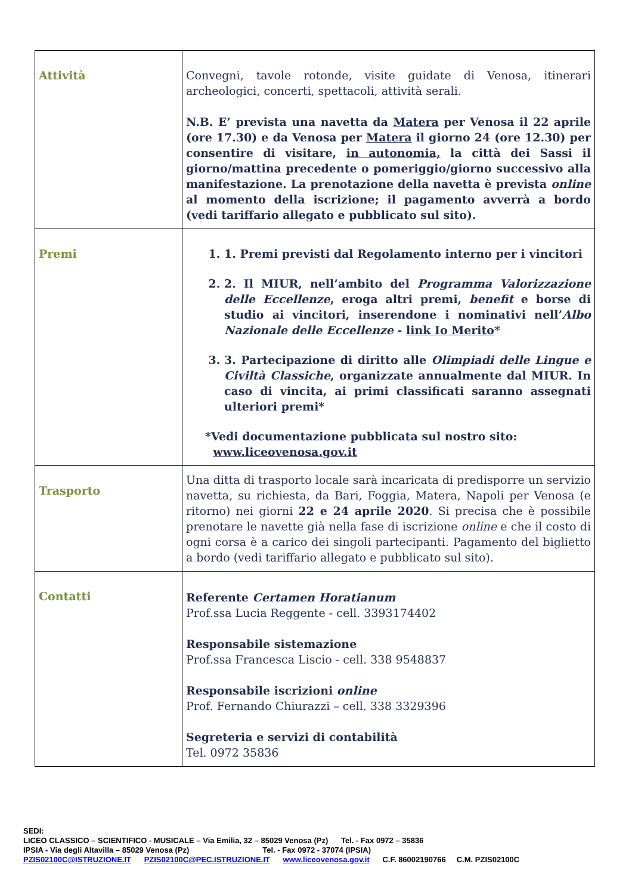| Attività | Convegni, tavole rotonde, visite guidate di Venosa, itinerari archeologici, concerti, spettacoli, attività serali. N.B. E’ prevista una navetta da Matera per Venosa il 22 aprile (ore 17.30) e da Venosa per Matera il giorno 24 (ore 12.30) per consentire di visitare, in autonomia, la città dei Sassi il giorno/mattina precedente o pomeriggio/giorno successivo alla manifestazione. La prenotazione della navetta è prevista online al momento della iscrizione; il pagamento avverrà a bordo (vedi tariffario allegato e pubblicato sul sito). |
| Premi | 1. 1. Premi previsti dal Regolamento interno per i vincitori 2. 2. Il MIUR, nell’ambito del Programma Valorizzazione delle Eccellenze , eroga altri premi, benefit e borse di studio ai vincitori, inserendone i nominativi nell’ Albo Nazionale delle Eccellenze - link Io Merito * 3. 3. Partecipazione di diritto alle Olimpiadi delle Lingue e Civiltà Classiche , organizzate annualmente dal MIUR. In caso di vincita, ai primi classificati saranno assegnati ulteriori premi* *Vedi documentazione pubblicata sul nostro sito: www.liceovenosa.gov.it |
| Trasporto | Una ditta di trasporto locale sarà incaricata di predisporre un servizio navetta, su richiesta, da Bari, Foggia, Matera, Napoli per Venosa (e ritorno) nei giorni 22 e 24 aprile 2020 . Si precisa che è possibile prenotare le navette già nella fase di iscrizione online e che il costo di ogni corsa è a carico dei singoli partecipanti. Pagamento del biglietto a bordo (vedi tariffario allegato e pubblicato sul sito). |
| Contatti | Referente Certamen Horatianum Prof.ssa Lucia Reggente - cell. 3393174402 Responsabile sistemazione Prof.ssa Francesca Liscio - cell. 338 9548837 Responsabile iscrizioni online Prof. Fernando Chiurazzi – cell. 338 3329396 Segreteria e servizi di contabilità Tel. 0972 35836 |
SEDI:
LICEO CLASSICO – SCIENTIFICO - MUSICALE – Via Emilia, 32 – 85029 Venosa (Pz) Tel. - Fax 0972 – 35836
IPSIA - Via degli Altavilla – 85029 Venosa (Pz) Tel. - Fax 0972 - 37074 (IPSIA)
PZIS02100C@ISTRUZIONE.IT PZIS02100C@PEC.ISTRUZIONE.IT www.liceovenosa.gov.it C.F. 86002190766 C.M. PZIS02100C